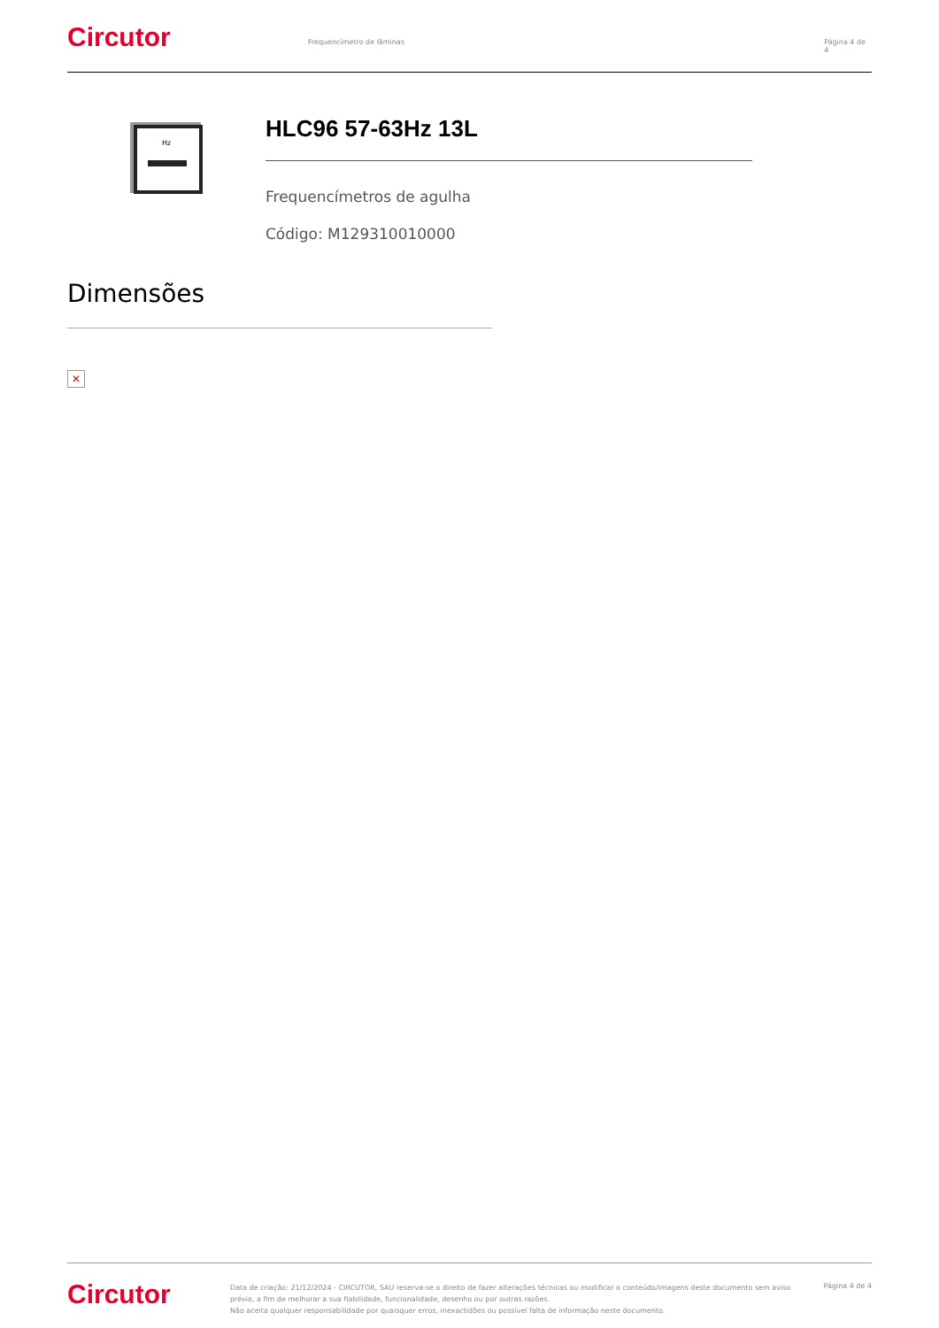Circutor
Frequencímetro de lâminas Página 4 de 4
Hz
HLC96 57-63Hz 13L
Frequencímetros de agulha
Código: M129310010000
Dimensões
✕
Circutor
Data de criação: 21/12/2024 - CIRCUTOR, SAU reserva-se o direito de fazer alterações técnicas ou modificar o conteúdo/imagens deste documento sem aviso prévio, a fim de melhorar a sua fiabilidade, funcionalidade, desenho ou por outras razões.
Não aceita qualquer responsabilidade por quaisquer erros, inexactidões ou possível falta de informação neste documento.
Página 4 de 4